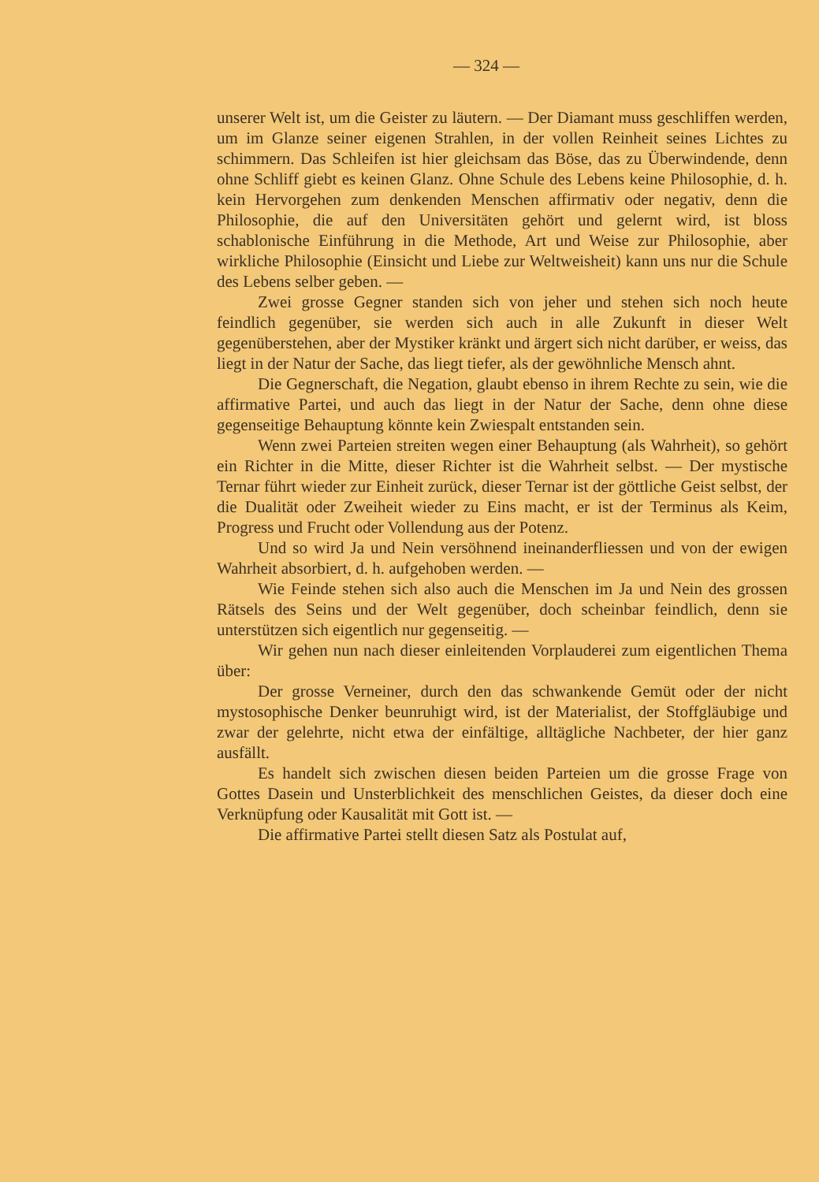— 324 —
unserer Welt ist, um die Geister zu läutern. — Der Diamant muss geschliffen werden, um im Glanze seiner eigenen Strahlen, in der vollen Reinheit seines Lichtes zu schimmern. Das Schleifen ist hier gleichsam das Böse, das zu Überwindende, denn ohne Schliff giebt es keinen Glanz. Ohne Schule des Lebens keine Philosophie, d. h. kein Hervorgehen zum denkenden Menschen affirmativ oder negativ, denn die Philosophie, die auf den Universitäten gehört und gelernt wird, ist bloss schablonische Einführung in die Methode, Art und Weise zur Philosophie, aber wirkliche Philosophie (Einsicht und Liebe zur Weltweisheit) kann uns nur die Schule des Lebens selber geben. —
Zwei grosse Gegner standen sich von jeher und stehen sich noch heute feindlich gegenüber, sie werden sich auch in alle Zukunft in dieser Welt gegenüberstehen, aber der Mystiker kränkt und ärgert sich nicht darüber, er weiss, das liegt in der Natur der Sache, das liegt tiefer, als der gewöhnliche Mensch ahnt.
Die Gegnerschaft, die Negation, glaubt ebenso in ihrem Rechte zu sein, wie die affirmative Partei, und auch das liegt in der Natur der Sache, denn ohne diese gegenseitige Behauptung könnte kein Zwiespalt entstanden sein.
Wenn zwei Parteien streiten wegen einer Behauptung (als Wahrheit), so gehört ein Richter in die Mitte, dieser Richter ist die Wahrheit selbst. — Der mystische Ternar führt wieder zur Einheit zurück, dieser Ternar ist der göttliche Geist selbst, der die Dualität oder Zweiheit wieder zu Eins macht, er ist der Terminus als Keim, Progress und Frucht oder Vollendung aus der Potenz.
Und so wird Ja und Nein versöhnend ineinanderfliessen und von der ewigen Wahrheit absorbiert, d. h. aufgehoben werden. —
Wie Feinde stehen sich also auch die Menschen im Ja und Nein des grossen Rätsels des Seins und der Welt gegenüber, doch scheinbar feindlich, denn sie unterstützen sich eigentlich nur gegenseitig. —
Wir gehen nun nach dieser einleitenden Vorplauderei zum eigentlichen Thema über:
Der grosse Verneiner, durch den das schwankende Gemüt oder der nicht mystosophische Denker beunruhigt wird, ist der Materialist, der Stoffgläubige und zwar der gelehrte, nicht etwa der einfältige, alltägliche Nachbeter, der hier ganz ausfällt.
Es handelt sich zwischen diesen beiden Parteien um die grosse Frage von Gottes Dasein und Unsterblichkeit des menschlichen Geistes, da dieser doch eine Verknüpfung oder Kausalität mit Gott ist. —
Die affirmative Partei stellt diesen Satz als Postulat auf,